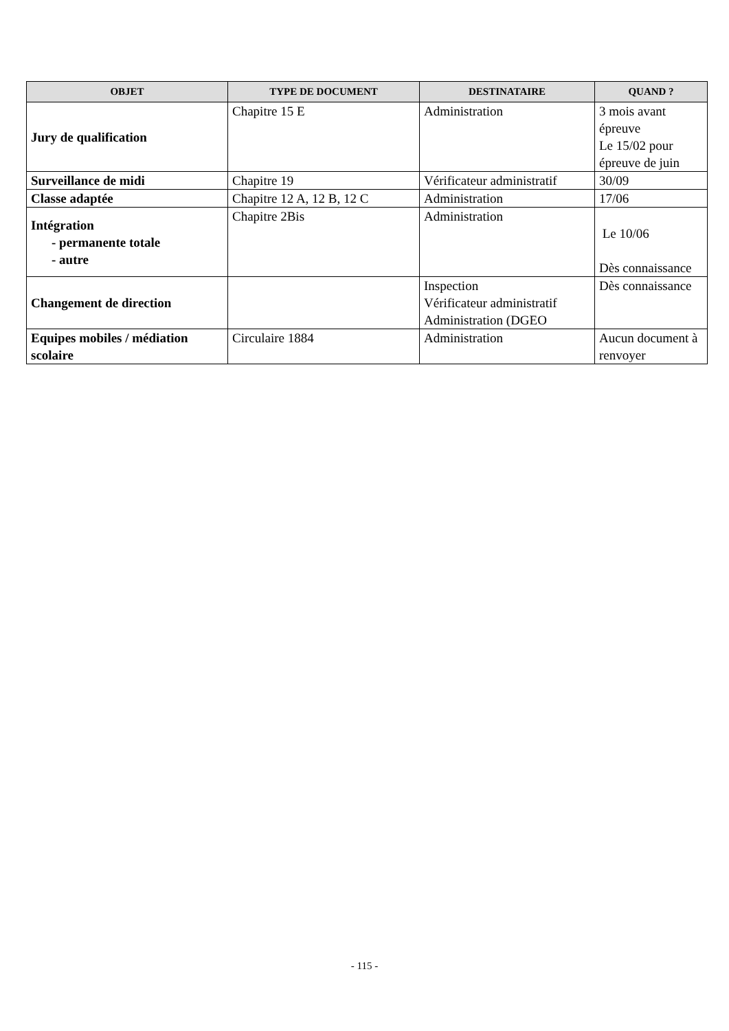| OBJET | TYPE DE DOCUMENT | DESTINATAIRE | QUAND ? |
| --- | --- | --- | --- |
| Jury de qualification | Chapitre 15 E | Administration | 3 mois avant épreuve Le 15/02 pour épreuve de juin |
| Surveillance de midi | Chapitre 19 | Vérificateur administratif | 30/09 |
| Classe adaptée | Chapitre 12 A, 12 B, 12 C | Administration | 17/06 |
| Intégration - permanente totale - autre | Chapitre 2Bis | Administration | Le 10/06 Dès connaissance |
| Changement de direction | | Inspection Vérificateur administratif Administration (DGEO | Dès connaissance |
| Equipes mobiles / médiation scolaire | Circulaire 1884 | Administration | Aucun document à renvoyer |
- 115 -